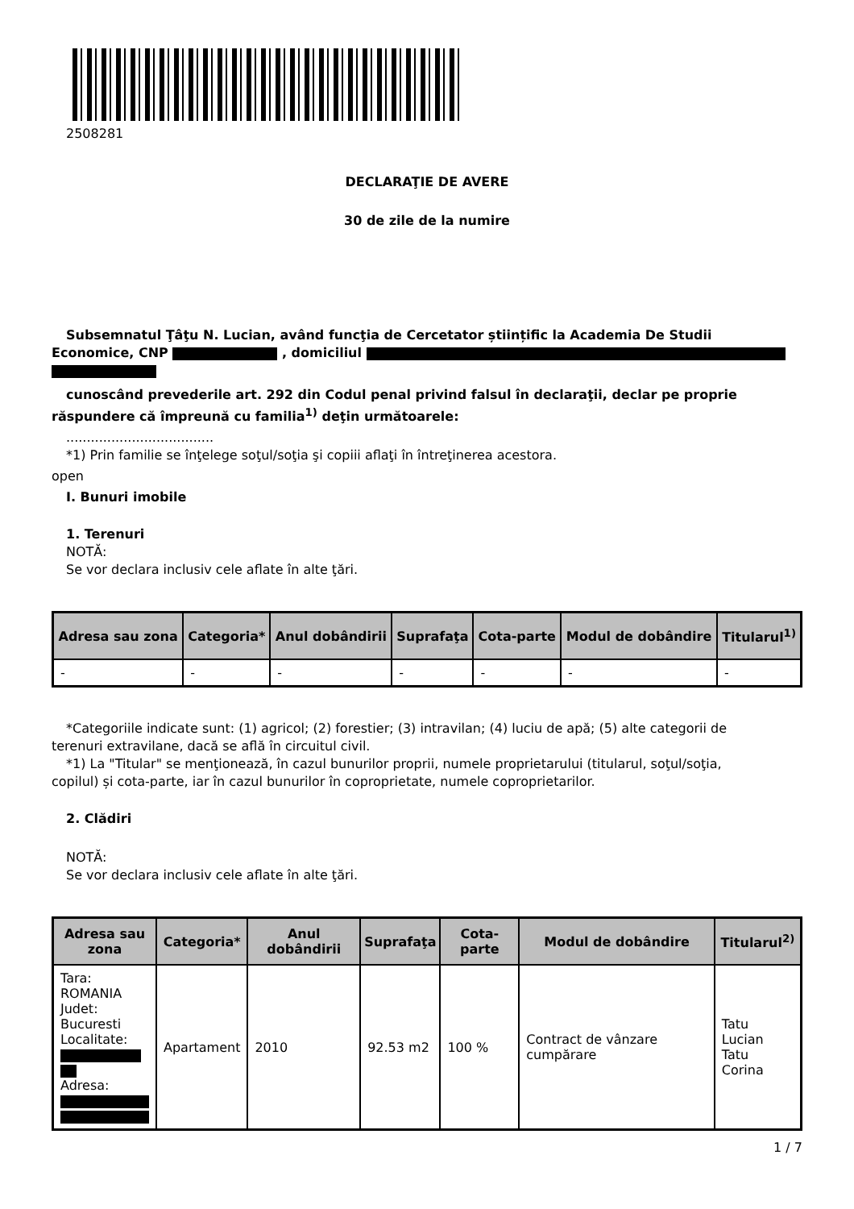2508281
DECLARAŢIE DE AVERE
30 de zile de la numire
Subsemnatul Ţâţu N. Lucian, având funcţia de Cercetator științific la Academia De Studii
Economice, CNP , domiciliul
cunoscând prevederile art. 292 din Codul penal privind falsul în declaraţii, declar pe proprie
răspundere că împreună cu familia<sup>1)</sup> deţin următoarele:
....................................
*1) Prin familie se înţelege soţul/soţia şi copiii aflaţi în întreţinerea acestora.
open
I. Bunuri imobile
1. Terenuri
NOTĂ:
Se vor declara inclusiv cele aflate în alte ţări.
| Adresa sau zona | Categoria* | Anul dobândirii | Suprafaţa | Cota-parte | Modul de dobândire | Titularul<sup>1)</sup> |
| --- | --- | --- | --- | --- | --- | --- |
| - | - | - | - | - | - | - |
*Categoriile indicate sunt: (1) agricol; (2) forestier; (3) intravilan; (4) luciu de apă; (5) alte categorii de
terenuri extravilane, dacă se află în circuitul civil.
*1) La "Titular" se menţionează, în cazul bunurilor proprii, numele proprietarului (titularul, soţul/soţia,
copilul) și cota-parte, iar în cazul bunurilor în coproprietate, numele coproprietarilor.
2. Clădiri
NOTĂ:
Se vor declara inclusiv cele aflate în alte ţări.
| Adresa sau zona | Categoria* | Anul dobândirii | Suprafaţa | Cota-parte | Modul de dobândire | Titularul<sup>2)</sup> |
| --- | --- | --- | --- | --- | --- | --- |
| Tara: ROMANIA Judet: Bucuresti Localitate: Adresa: | Apartament | 2010 | 92.53 m2 | 100 % | Contract de vânzare cumpărare | Tatu Lucian Tatu Corina |
1 / 7